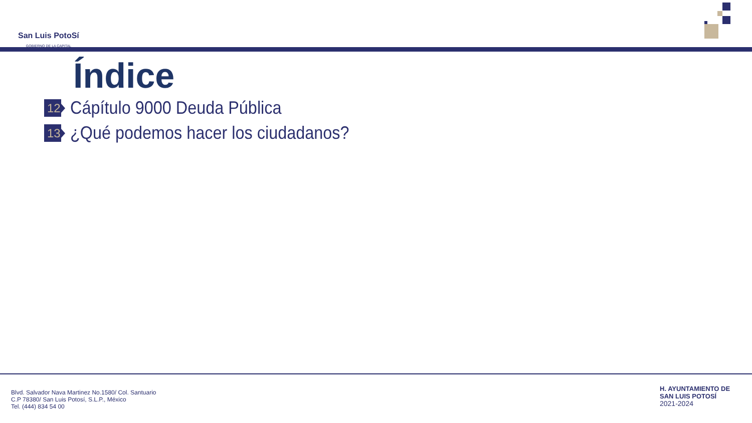San Luis PotoSí
GOBIERNO DE LA CAPITAL
Índice
12
Cápítulo 9000 Deuda Pública
13
¿Qué podemos hacer los ciudadanos?
Blvd. Salvador Nava Martinez No.1580/ Col. Santuario
C.P 78380/ San Luis Potosí, S.L.P., México
Tel. (444) 834 54 00
H. AYUNTAMIENTO DE
SAN LUIS POTOSÍ
2021-2024